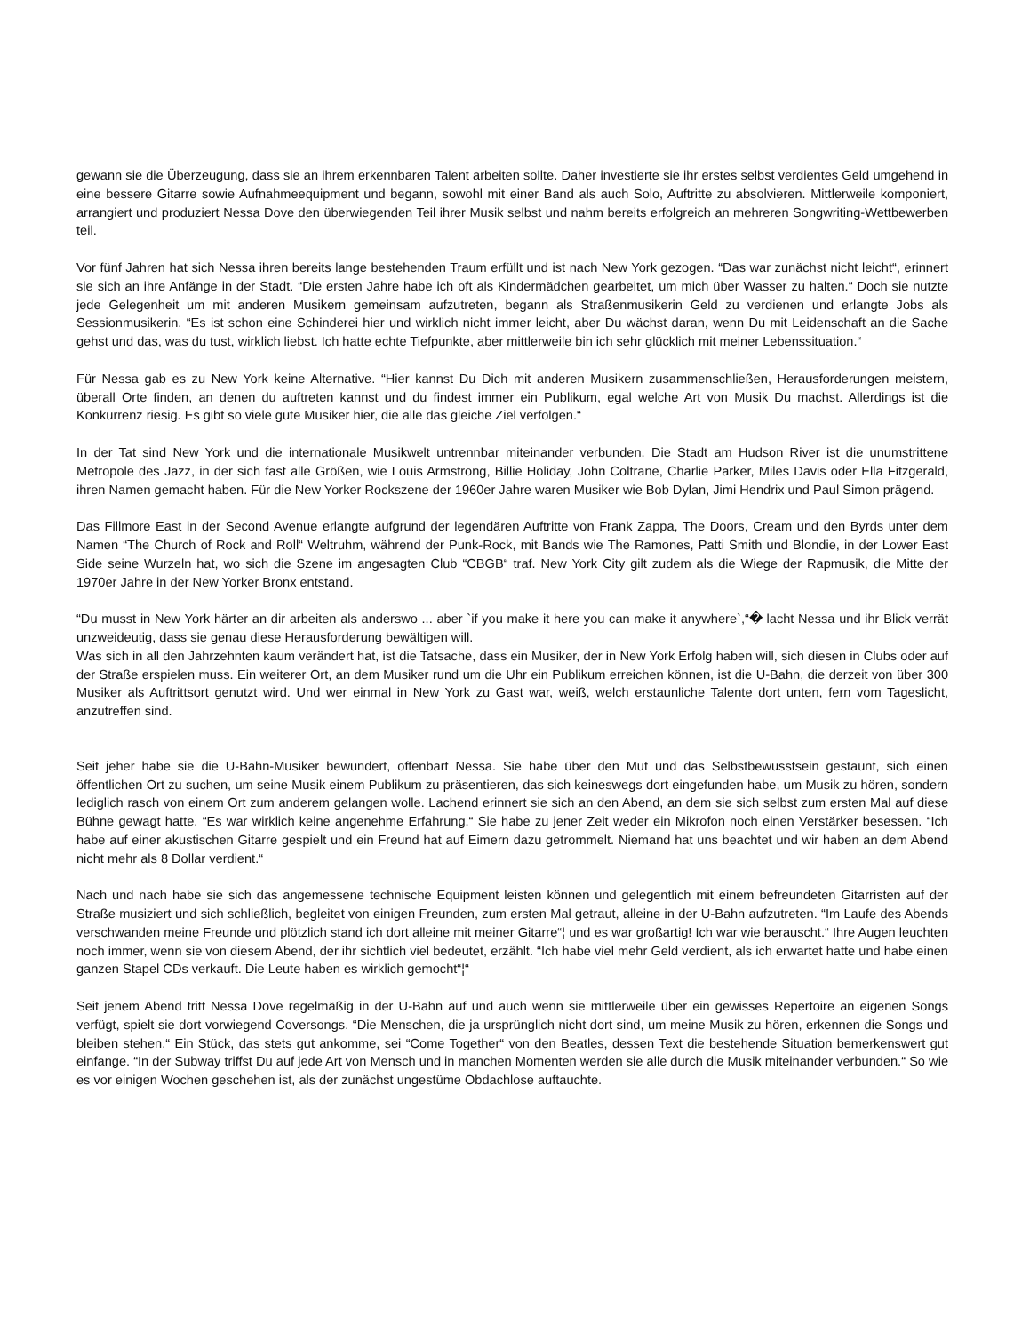gewann sie die Überzeugung, dass sie an ihrem erkennbaren Talent arbeiten sollte. Daher investierte sie ihr erstes selbst verdientes Geld umgehend in eine bessere Gitarre sowie Aufnahmeequipment und begann, sowohl mit einer Band als auch Solo, Auftritte zu absolvieren. Mittlerweile komponiert, arrangiert und produziert Nessa Dove den überwiegenden Teil ihrer Musik selbst und nahm bereits erfolgreich an mehreren Songwriting-Wettbewerben teil.
Vor fünf Jahren hat sich Nessa ihren bereits lange bestehenden Traum erfüllt und ist nach New York gezogen. “Das war zunächst nicht leicht“, erinnert sie sich an ihre Anfänge in der Stadt. “Die ersten Jahre habe ich oft als Kindermädchen gearbeitet, um mich über Wasser zu halten.“ Doch sie nutzte jede Gelegenheit um mit anderen Musikern gemeinsam aufzutreten, begann als Straßenmusikerin Geld zu verdienen und erlangte Jobs als Sessionmusikerin. “Es ist schon eine Schinderei hier und wirklich nicht immer leicht, aber Du wächst daran, wenn Du mit Leidenschaft an die Sache gehst und das, was du tust, wirklich liebst. Ich hatte echte Tiefpunkte, aber mittlerweile bin ich sehr glücklich mit meiner Lebenssituation.“
Für Nessa gab es zu New York keine Alternative. “Hier kannst Du Dich mit anderen Musikern zusammenschließen, Herausforderungen meistern, überall Orte finden, an denen du auftreten kannst und du findest immer ein Publikum, egal welche Art von Musik Du machst. Allerdings ist die Konkurrenz riesig. Es gibt so viele gute Musiker hier, die alle das gleiche Ziel verfolgen.“
In der Tat sind New York und die internationale Musikwelt untrennbar miteinander verbunden. Die Stadt am Hudson River ist die unumstrittene Metropole des Jazz, in der sich fast alle Größen, wie Louis Armstrong, Billie Holiday, John Coltrane, Charlie Parker, Miles Davis oder Ella Fitzgerald, ihren Namen gemacht haben. Für die New Yorker Rockszene der 1960er Jahre waren Musiker wie Bob Dylan, Jimi Hendrix und Paul Simon prägend.
Das Fillmore East in der Second Avenue erlangte aufgrund der legendären Auftritte von Frank Zappa, The Doors, Cream und den Byrds unter dem Namen “The Church of Rock and Roll“ Weltruhm, während der Punk-Rock, mit Bands wie The Ramones, Patti Smith und Blondie, in der Lower East Side seine Wurzeln hat, wo sich die Szene im angesagten Club “CBGB“ traf. New York City gilt zudem als die Wiege der Rapmusik, die Mitte der 1970er Jahre in der New Yorker Bronx entstand.
“Du musst in New York härter an dir arbeiten als anderswo ... aber `if you make it here you can make it anywhere`,“� lacht Nessa und ihr Blick verrät unzweideutig, dass sie genau diese Herausforderung bewältigen will.
Was sich in all den Jahrzehnten kaum verändert hat, ist die Tatsache, dass ein Musiker, der in New York Erfolg haben will, sich diesen in Clubs oder auf der Straße erspielen muss. Ein weiterer Ort, an dem Musiker rund um die Uhr ein Publikum erreichen können, ist die U-Bahn, die derzeit von über 300 Musiker als Auftrittsort genutzt wird. Und wer einmal in New York zu Gast war, weiß, welch erstaunliche Talente dort unten, fern vom Tageslicht, anzutreffen sind.
Seit jeher habe sie die U-Bahn-Musiker bewundert, offenbart Nessa. Sie habe über den Mut und das Selbstbewusstsein gestaunt, sich einen öffentlichen Ort zu suchen, um seine Musik einem Publikum zu präsentieren, das sich keineswegs dort eingefunden habe, um Musik zu hören, sondern lediglich rasch von einem Ort zum anderem gelangen wolle. Lachend erinnert sie sich an den Abend, an dem sie sich selbst zum ersten Mal auf diese Bühne gewagt hatte. “Es war wirklich keine angenehme Erfahrung.“ Sie habe zu jener Zeit weder ein Mikrofon noch einen Verstärker besessen. “Ich habe auf einer akustischen Gitarre gespielt und ein Freund hat auf Eimern dazu getrommelt. Niemand hat uns beachtet und wir haben an dem Abend nicht mehr als 8 Dollar verdient.“
Nach und nach habe sie sich das angemessene technische Equipment leisten können und gelegentlich mit einem befreundeten Gitarristen auf der Straße musiziert und sich schließlich, begleitet von einigen Freunden, zum ersten Mal getraut, alleine in der U-Bahn aufzutreten. “Im Laufe des Abends verschwanden meine Freunde und plötzlich stand ich dort alleine mit meiner Gitarre“¦ und es war großartig! Ich war wie berauscht.“ Ihre Augen leuchten noch immer, wenn sie von diesem Abend, der ihr sichtlich viel bedeutet, erzählt. “Ich habe viel mehr Geld verdient, als ich erwartet hatte und habe einen ganzen Stapel CDs verkauft. Die Leute haben es wirklich gemocht“¦“
Seit jenem Abend tritt Nessa Dove regelmäßig in der U-Bahn auf und auch wenn sie mittlerweile über ein gewisses Repertoire an eigenen Songs verfügt, spielt sie dort vorwiegend Coversongs. “Die Menschen, die ja ursprünglich nicht dort sind, um meine Musik zu hören, erkennen die Songs und bleiben stehen.“ Ein Stück, das stets gut ankomme, sei “Come Together“ von den Beatles, dessen Text die bestehende Situation bemerkenswert gut einfange. “In der Subway triffst Du auf jede Art von Mensch und in manchen Momenten werden sie alle durch die Musik miteinander verbunden.“ So wie es vor einigen Wochen geschehen ist, als der zunächst ungestüme Obdachlose auftauchte.